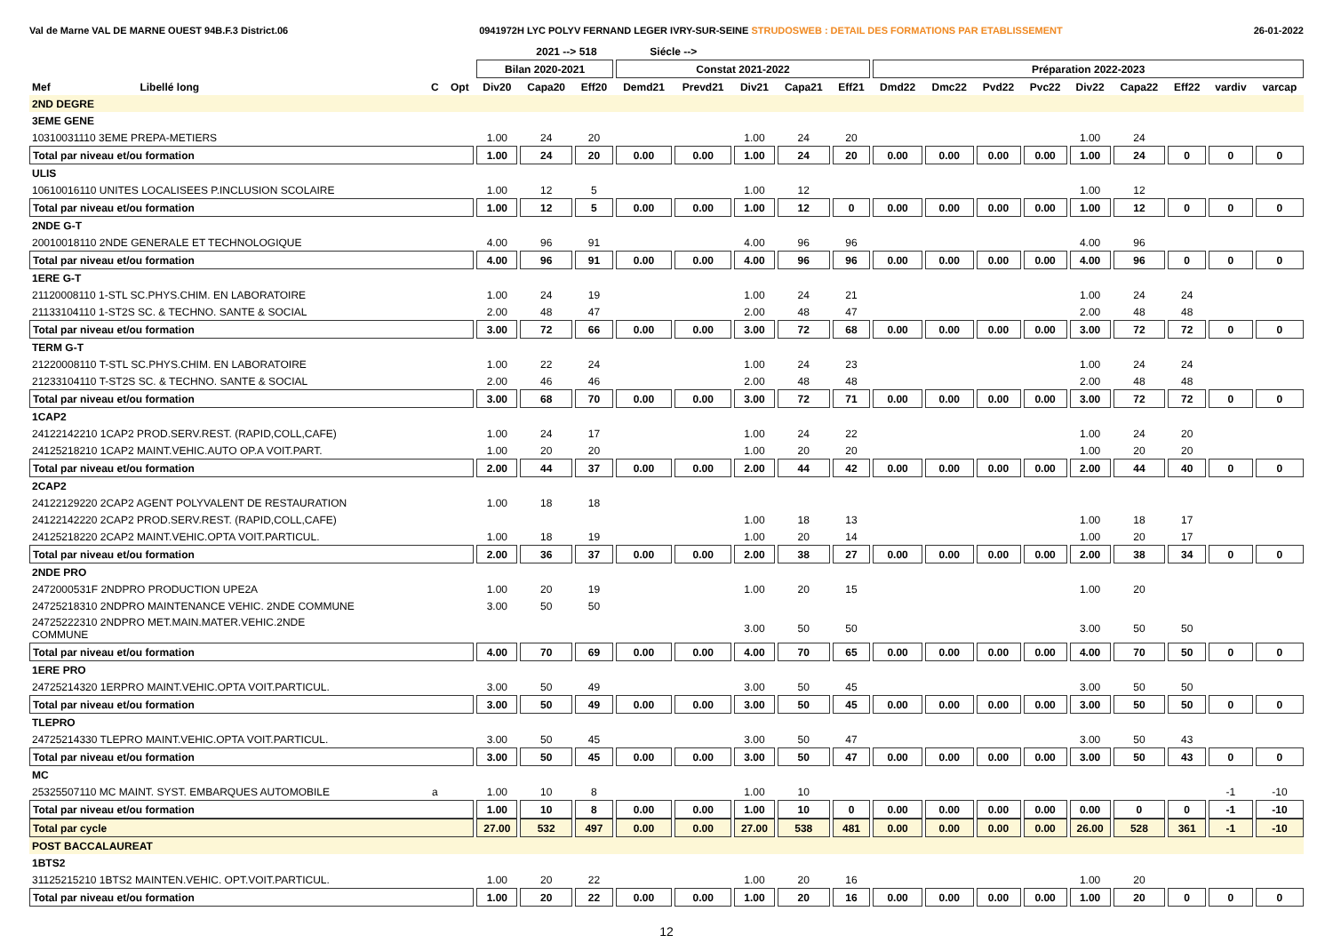Val de Marne VAL DE MARNE OUEST 94B.F.3 District.06 0941972H LYC POLYV FERNAND LEGER IVRY-SUR-SEINE STRUDOSWEB : DETAIL DES FORMATIONS PAR ETABLISSEMENT 26-01-2022
| | | | | | 2021 --> 518 | | Siécle --> | | | | | | | | | | | | | |
| --- | --- | --- | --- | --- | --- | --- | --- | --- | --- | --- | --- | --- | --- | --- | --- | --- | --- | --- | --- | --- |
| | | | | Bilan 2020-2021 | | | Constat 2021-2022 | | | | | Préparation 2022-2023 | | | | | | | | |
| Mef | Libellé long | C | Opt | Div20 | Capa20 | Eff20 | Demd21 | Prevd21 | Div21 | Capa21 | Eff21 | Dmd22 | Dmc22 | Pvd22 | Pvc22 | Div22 | Capa22 | Eff22 | vardiv | varcap |
| 2ND DEGRE | | | | | | | | | | | | | | | | | | | | |
| 3EME GENE | | | | | | | | | | | | | | | | | | | | |
| 10310031110 3EME PREPA-METIERS | | | | 1.00 | 24 | 20 | | | 1.00 | 24 | 20 | | | | | 1.00 | 24 | | | |
| Total par niveau et/ou formation | | | | 1.00 | 24 | 20 | 0.00 | 0.00 | 1.00 | 24 | 20 | 0.00 | 0.00 | 0.00 | 0.00 | 1.00 | 24 | 0 | 0 | 0 |
| ULIS | | | | | | | | | | | | | | | | | | | | |
| 10610016110 UNITES LOCALISEES P.INCLUSION SCOLAIRE | | | | 1.00 | 12 | 5 | | | 1.00 | 12 | | | | | | 1.00 | 12 | | | |
| Total par niveau et/ou formation | | | | 1.00 | 12 | 5 | 0.00 | 0.00 | 1.00 | 12 | 0 | 0.00 | 0.00 | 0.00 | 0.00 | 1.00 | 12 | 0 | 0 | 0 |
| 2NDE G-T | | | | | | | | | | | | | | | | | | | | |
| 20010018110 2NDE GENERALE ET TECHNOLOGIQUE | | | | 4.00 | 96 | 91 | | | 4.00 | 96 | 96 | | | | | 4.00 | 96 | | | |
| Total par niveau et/ou formation | | | | 4.00 | 96 | 91 | 0.00 | 0.00 | 4.00 | 96 | 96 | 0.00 | 0.00 | 0.00 | 0.00 | 4.00 | 96 | 0 | 0 | 0 |
| 1ERE G-T | | | | | | | | | | | | | | | | | | | | |
| 21120008110 1-STL SC.PHYS.CHIM. EN LABORATOIRE | | | | 1.00 | 24 | 19 | | | 1.00 | 24 | 21 | | | | | 1.00 | 24 | 24 | | |
| 21133104110 1-ST2S SC. & TECHNO. SANTE & SOCIAL | | | | 2.00 | 48 | 47 | | | 2.00 | 48 | 47 | | | | | 2.00 | 48 | 48 | | |
| Total par niveau et/ou formation | | | | 3.00 | 72 | 66 | 0.00 | 0.00 | 3.00 | 72 | 68 | 0.00 | 0.00 | 0.00 | 0.00 | 3.00 | 72 | 72 | 0 | 0 |
| TERM G-T | | | | | | | | | | | | | | | | | | | | |
| 21220008110 T-STL SC.PHYS.CHIM. EN LABORATOIRE | | | | 1.00 | 22 | 24 | | | 1.00 | 24 | 23 | | | | | 1.00 | 24 | 24 | | |
| 21233104110 T-ST2S SC. & TECHNO. SANTE & SOCIAL | | | | 2.00 | 46 | 46 | | | 2.00 | 48 | 48 | | | | | 2.00 | 48 | 48 | | |
| Total par niveau et/ou formation | | | | 3.00 | 68 | 70 | 0.00 | 0.00 | 3.00 | 72 | 71 | 0.00 | 0.00 | 0.00 | 0.00 | 3.00 | 72 | 72 | 0 | 0 |
| 1CAP2 | | | | | | | | | | | | | | | | | | | | |
| 24122142210 1CAP2 PROD.SERV.REST. (RAPID,COLL,CAFE) | | | | 1.00 | 24 | 17 | | | 1.00 | 24 | 22 | | | | | 1.00 | 24 | 20 | | |
| 24125218210 1CAP2 MAINT.VEHIC.AUTO OP.A VOIT.PART. | | | | 1.00 | 20 | 20 | | | 1.00 | 20 | 20 | | | | | 1.00 | 20 | 20 | | |
| Total par niveau et/ou formation | | | | 2.00 | 44 | 37 | 0.00 | 0.00 | 2.00 | 44 | 42 | 0.00 | 0.00 | 0.00 | 0.00 | 2.00 | 44 | 40 | 0 | 0 |
| 2CAP2 | | | | | | | | | | | | | | | | | | | | |
| 24122129220 2CAP2 AGENT POLYVALENT DE RESTAURATION | | | | 1.00 | 18 | 18 | | | | | | | | | | | | | | |
| 24122142220 2CAP2 PROD.SERV.REST. (RAPID,COLL,CAFE) | | | | | | | | | 1.00 | 18 | 13 | | | | | 1.00 | 18 | 17 | | |
| 24125218220 2CAP2 MAINT.VEHIC.OPTA VOIT.PARTICUL. | | | | 1.00 | 18 | 19 | | | 1.00 | 20 | 14 | | | | | 1.00 | 20 | 17 | | |
| Total par niveau et/ou formation | | | | 2.00 | 36 | 37 | 0.00 | 0.00 | 2.00 | 38 | 27 | 0.00 | 0.00 | 0.00 | 0.00 | 2.00 | 38 | 34 | 0 | 0 |
| 2NDE PRO | | | | | | | | | | | | | | | | | | | | |
| 2472000531F 2NDPRO PRODUCTION UPE2A | | | | 1.00 | 20 | 19 | | | 1.00 | 20 | 15 | | | | | 1.00 | 20 | | | |
| 24725218310 2NDPRO MAINTENANCE VEHIC. 2NDE COMMUNE | | | | 3.00 | 50 | 50 | | | | | | | | | | | | | | |
| 24725222310 2NDPRO MET.MAIN.MATER.VEHIC.2NDE COMMUNE | | | | | | | | | 3.00 | 50 | 50 | | | | | 3.00 | 50 | 50 | | |
| Total par niveau et/ou formation | | | | 4.00 | 70 | 69 | 0.00 | 0.00 | 4.00 | 70 | 65 | 0.00 | 0.00 | 0.00 | 0.00 | 4.00 | 70 | 50 | 0 | 0 |
| 1ERE PRO | | | | | | | | | | | | | | | | | | | | |
| 24725214320 1ERPRO MAINT.VEHIC.OPTA VOIT.PARTICUL. | | | | 3.00 | 50 | 49 | | | 3.00 | 50 | 45 | | | | | 3.00 | 50 | 50 | | |
| Total par niveau et/ou formation | | | | 3.00 | 50 | 49 | 0.00 | 0.00 | 3.00 | 50 | 45 | 0.00 | 0.00 | 0.00 | 0.00 | 3.00 | 50 | 50 | 0 | 0 |
| TLEPRO | | | | | | | | | | | | | | | | | | | | |
| 24725214330 TLEPRO MAINT.VEHIC.OPTA VOIT.PARTICUL. | | | | 3.00 | 50 | 45 | | | 3.00 | 50 | 47 | | | | | 3.00 | 50 | 43 | | |
| Total par niveau et/ou formation | | | | 3.00 | 50 | 45 | 0.00 | 0.00 | 3.00 | 50 | 47 | 0.00 | 0.00 | 0.00 | 0.00 | 3.00 | 50 | 43 | 0 | 0 |
| MC | | | | | | | | | | | | | | | | | | | | |
| 25325507110 MC MAINT. SYST. EMBARQUES AUTOMOBILE | | a | | 1.00 | 10 | 8 | | | 1.00 | 10 | | | | | | | | | -1 | -10 |
| Total par niveau et/ou formation | | | | 1.00 | 10 | 8 | 0.00 | 0.00 | 1.00 | 10 | 0 | 0.00 | 0.00 | 0.00 | 0.00 | 0.00 | 0 | 0 | -1 | -10 |
| Total par cycle | | | | 27.00 | 532 | 497 | 0.00 | 0.00 | 27.00 | 538 | 481 | 0.00 | 0.00 | 0.00 | 0.00 | 26.00 | 528 | 361 | -1 | -10 |
| POST BACCALAUREAT | | | | | | | | | | | | | | | | | | | | |
| 1BTS2 | | | | | | | | | | | | | | | | | | | | |
| 31125215210 1BTS2 MAINTEN.VEHIC. OPT.VOIT.PARTICUL. | | | | 1.00 | 20 | 22 | | | 1.00 | 20 | 16 | | | | | 1.00 | 20 | | | |
| Total par niveau et/ou formation | | | | 1.00 | 20 | 22 | 0.00 | 0.00 | 1.00 | 20 | 16 | 0.00 | 0.00 | 0.00 | 0.00 | 1.00 | 20 | 0 | 0 | 0 |
12